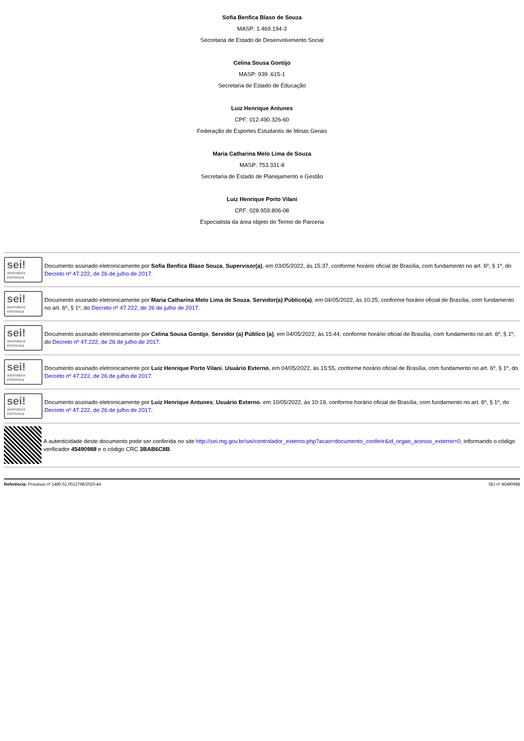Sofia Benfica Blaso de Souza
MASP: 1.469.194-3
Secretaria de Estado de Desenvolvimento Social
Celina Sousa Gontijo
MASP: 939 .615-1
Secretaria de Estado de Educação
Luiz Henrique Antunes
CPF: 012.490.326-60
Federação de Esportes Estudantis de Minas Gerais
Maria Catharina Melo Lima de Souza
MASP: 753.331-8
Secretaria de Estado de Planejamento e Gestão
Luiz Henrique Porto Vilani
CPF: 028.959.806-08
Especialista da área objeto do Termo de Parceria
sei!
assinatura eletrônica
Documento assinado eletronicamente por Sofia Benfica Blaso Souza, Supervisor(a), em 03/05/2022, às 15:37, conforme horário oficial de Brasília, com fundamento no art. 6º, § 1º, do Decreto nº 47.222, de 26 de julho de 2017.
sei!
assinatura eletrônica
Documento assinado eletronicamente por Maria Catharina Melo Lima de Souza, Servidor(a) Público(a), em 04/05/2022, às 10:25, conforme horário oficial de Brasília, com fundamento no art. 6º, § 1º, do Decreto nº 47.222, de 26 de julho de 2017.
sei!
assinatura eletrônica
Documento assinado eletronicamente por Celina Sousa Gontijo, Servidor (a) Público (a), em 04/05/2022, às 15:44, conforme horário oficial de Brasília, com fundamento no art. 6º, § 1º, do Decreto nº 47.222, de 26 de julho de 2017.
sei!
assinatura eletrônica
Documento assinado eletronicamente por Luiz Henrique Porto Vilani, Usuário Externo, em 04/05/2022, às 15:55, conforme horário oficial de Brasília, com fundamento no art. 6º, § 1º, do Decreto nº 47.222, de 26 de julho de 2017.
sei!
assinatura eletrônica
Documento assinado eletronicamente por Luiz Henrique Antunes, Usuário Externo, em 10/05/2022, às 10:19, conforme horário oficial de Brasília, com fundamento no art. 6º, § 1º, do Decreto nº 47.222, de 26 de julho de 2017.
A autenticidade deste documento pode ser conferida no site http://sei.mg.gov.br/sei/controlador_externo.php?acao=documento_conferir&id_orgao_acesso_externo=0, informando o código verificador 45490988 e o código CRC 3BAB6C8B.
Referência: Processo nº 1480.01.0012798/2020-44 SEI nº 45490988